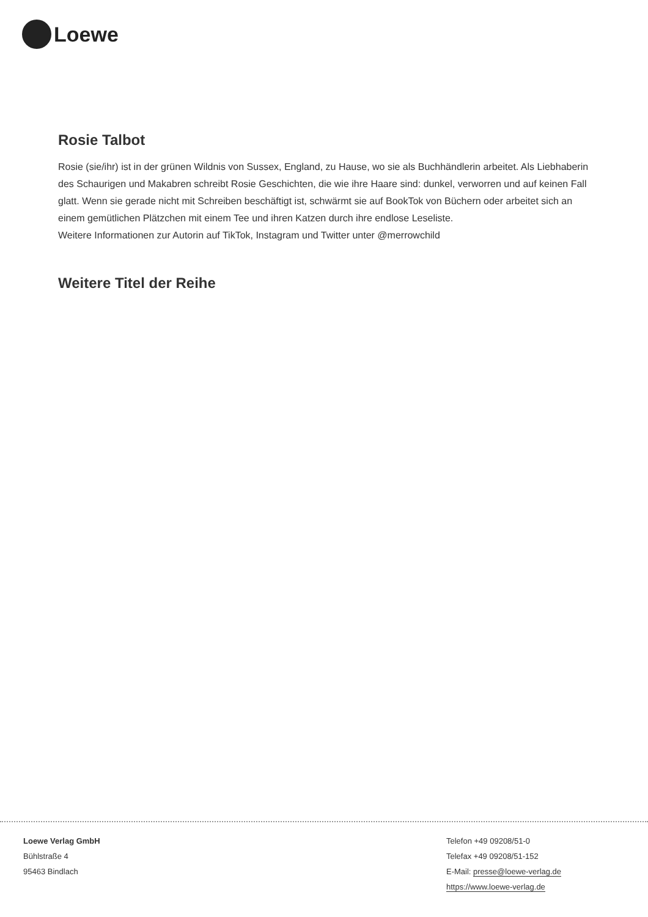Loewe
Rosie Talbot
Rosie (sie/ihr) ist in der grünen Wildnis von Sussex, England, zu Hause, wo sie als Buchhändlerin arbeitet. Als Liebhaberin des Schaurigen und Makabren schreibt Rosie Geschichten, die wie ihre Haare sind: dunkel, verworren und auf keinen Fall glatt. Wenn sie gerade nicht mit Schreiben beschäftigt ist, schwärmt sie auf BookTok von Büchern oder arbeitet sich an einem gemütlichen Plätzchen mit einem Tee und ihren Katzen durch ihre endlose Leseliste.
Weitere Informationen zur Autorin auf TikTok, Instagram und Twitter unter @merrowchild
Weitere Titel der Reihe
Loewe Verlag GmbH
Bühlstraße 4
95463 Bindlach
Telefon +49 09208/51-0
Telefax +49 09208/51-152
E-Mail: presse@loewe-verlag.de
https://www.loewe-verlag.de